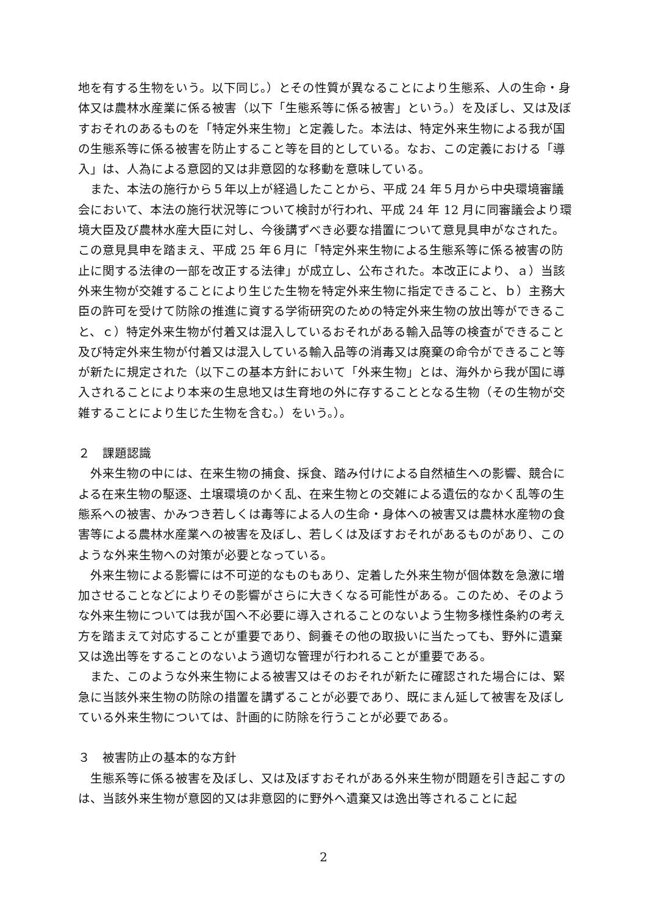地を有する生物をいう。以下同じ。）とその性質が異なることにより生態系、人の生命・身体又は農林水産業に係る被害（以下「生態系等に係る被害」という。）を及ぼし、又は及ぼすおそれのあるものを「特定外来生物」と定義した。本法は、特定外来生物による我が国の生態系等に係る被害を防止すること等を目的としている。なお、この定義における「導入」は、人為による意図的又は非意図的な移動を意味している。
また、本法の施行から５年以上が経過したことから、平成 24 年５月から中央環境審議会において、本法の施行状況等について検討が行われ、平成 24 年 12 月に同審議会より環境大臣及び農林水産大臣に対し、今後講ずべき必要な措置について意見具申がなされた。この意見具申を踏まえ、平成 25 年６月に「特定外来生物による生態系等に係る被害の防止に関する法律の一部を改正する法律」が成立し、公布された。本改正により、ａ）当該外来生物が交雑することにより生じた生物を特定外来生物に指定できること、ｂ）主務大臣の許可を受けて防除の推進に資する学術研究のための特定外来生物の放出等ができること、ｃ）特定外来生物が付着又は混入しているおそれがある輸入品等の検査ができること及び特定外来生物が付着又は混入している輸入品等の消毒又は廃棄の命令ができること等が新たに規定された（以下この基本方針において「外来生物」とは、海外から我が国に導入されることにより本来の生息地又は生育地の外に存することとなる生物（その生物が交雑することにより生じた生物を含む。）をいう。）。
２　課題認識
外来生物の中には、在来生物の捕食、採食、踏み付けによる自然植生への影響、競合による在来生物の駆逐、土壌環境のかく乱、在来生物との交雑による遺伝的なかく乱等の生態系への被害、かみつき若しくは毒等による人の生命・身体への被害又は農林水産物の食害等による農林水産業への被害を及ぼし、若しくは及ぼすおそれがあるものがあり、このような外来生物への対策が必要となっている。
外来生物による影響には不可逆的なものもあり、定着した外来生物が個体数を急激に増加させることなどによりその影響がさらに大きくなる可能性がある。このため、そのような外来生物については我が国へ不必要に導入されることのないよう生物多様性条約の考え方を踏まえて対応することが重要であり、飼養その他の取扱いに当たっても、野外に遺棄又は逸出等をすることのないよう適切な管理が行われることが重要である。
また、このような外来生物による被害又はそのおそれが新たに確認された場合には、緊急に当該外来生物の防除の措置を講ずることが必要であり、既にまん延して被害を及ぼしている外来生物については、計画的に防除を行うことが必要である。
３　被害防止の基本的な方針
生態系等に係る被害を及ぼし、又は及ぼすおそれがある外来生物が問題を引き起こすのは、当該外来生物が意図的又は非意図的に野外へ遺棄又は逸出等されることに起
2